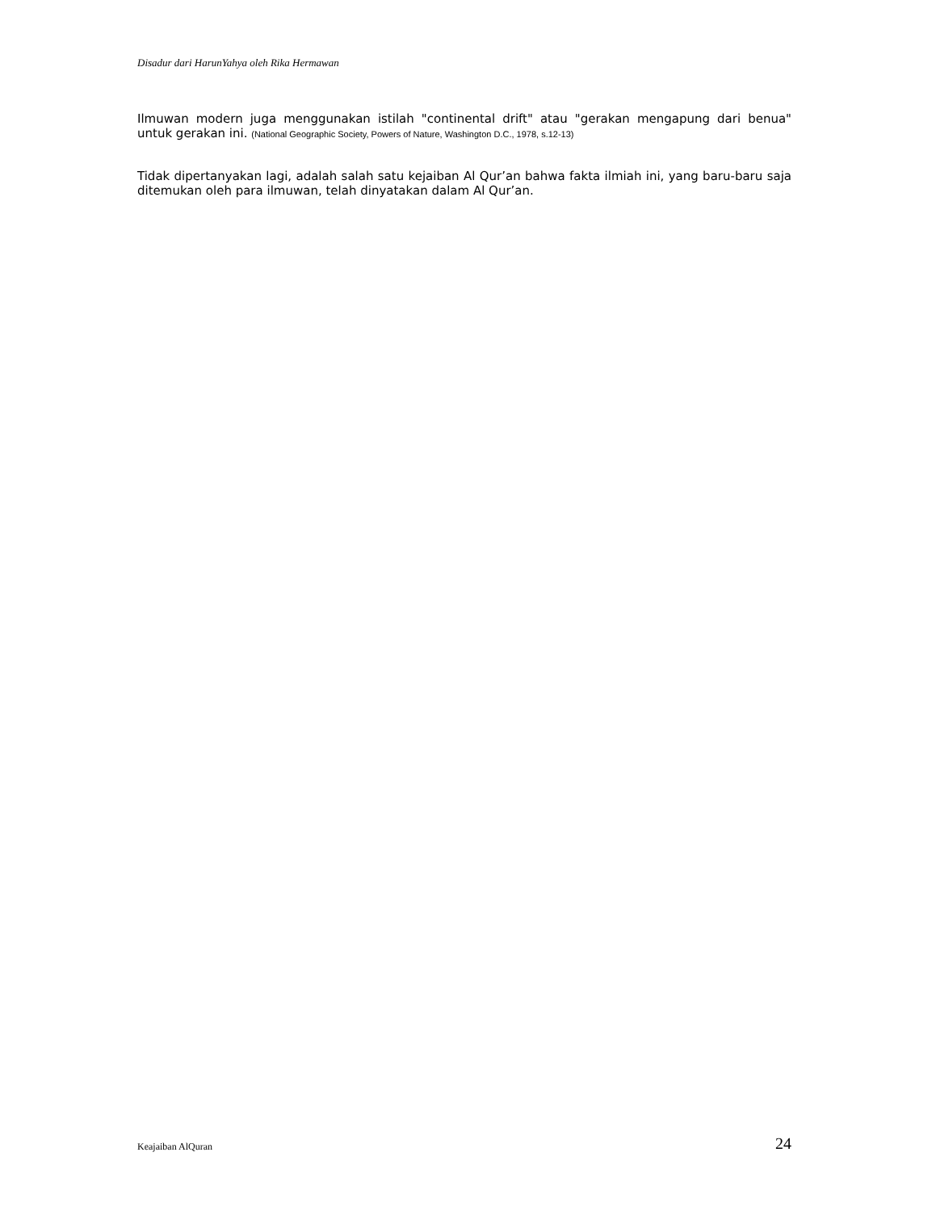Disadur dari HarunYahya oleh Rika Hermawan
Ilmuwan modern juga menggunakan istilah "continental drift" atau "gerakan mengapung dari benua" untuk gerakan ini. (National Geographic Society, Powers of Nature, Washington D.C., 1978, s.12-13)
Tidak dipertanyakan lagi, adalah salah satu kejaiban Al Qur’an bahwa fakta ilmiah ini, yang baru-baru saja ditemukan oleh para ilmuwan, telah dinyatakan dalam Al Qur’an.
Keajaiban AlQuran 24